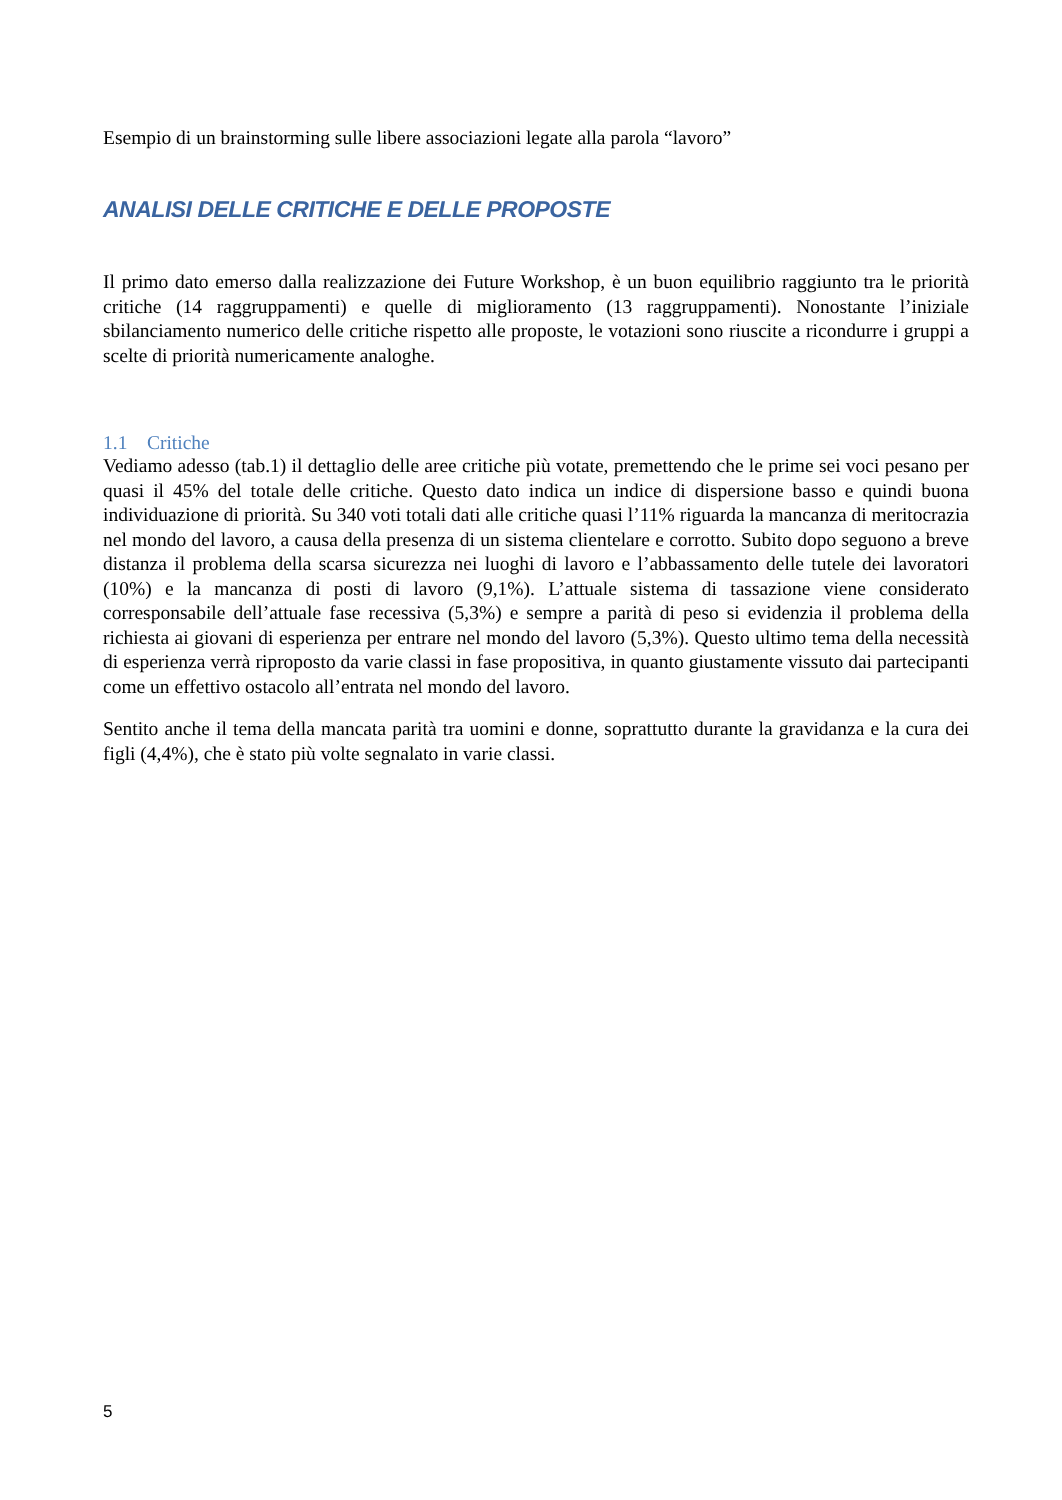Esempio di un brainstorming sulle libere associazioni legate alla parola “lavoro”
ANALISI DELLE CRITICHE E DELLE PROPOSTE
Il primo dato emerso dalla realizzazione dei Future Workshop, è un buon equilibrio raggiunto tra le priorità critiche (14 raggruppamenti) e quelle di miglioramento (13 raggruppamenti). Nonostante l’iniziale sbilanciamento numerico delle critiche rispetto alle proposte, le votazioni sono riuscite a ricondurre i gruppi a scelte di priorità numericamente analoghe.
1.1 Critiche
Vediamo adesso (tab.1) il dettaglio delle aree critiche più votate, premettendo che le prime sei voci pesano per quasi il 45% del totale delle critiche. Questo dato indica un indice di dispersione basso e quindi buona individuazione di priorità. Su 340 voti totali dati alle critiche quasi l’11% riguarda la mancanza di meritocrazia nel mondo del lavoro, a causa della presenza di un sistema clientelare e corrotto. Subito dopo seguono a breve distanza il problema della scarsa sicurezza nei luoghi di lavoro e l’abbassamento delle tutele dei lavoratori (10%) e la mancanza di posti di lavoro (9,1%). L’attuale sistema di tassazione viene considerato corresponsabile dell’attuale fase recessiva (5,3%) e sempre a parità di peso si evidenzia il problema della richiesta ai giovani di esperienza per entrare nel mondo del lavoro (5,3%). Questo ultimo tema della necessità di esperienza verrà riproposto da varie classi in fase propositiva, in quanto giustamente vissuto dai partecipanti come un effettivo ostacolo all’entrata nel mondo del lavoro.
Sentito anche il tema della mancata parità tra uomini e donne, soprattutto durante la gravidanza e la cura dei figli (4,4%), che è stato più volte segnalato in varie classi.
5